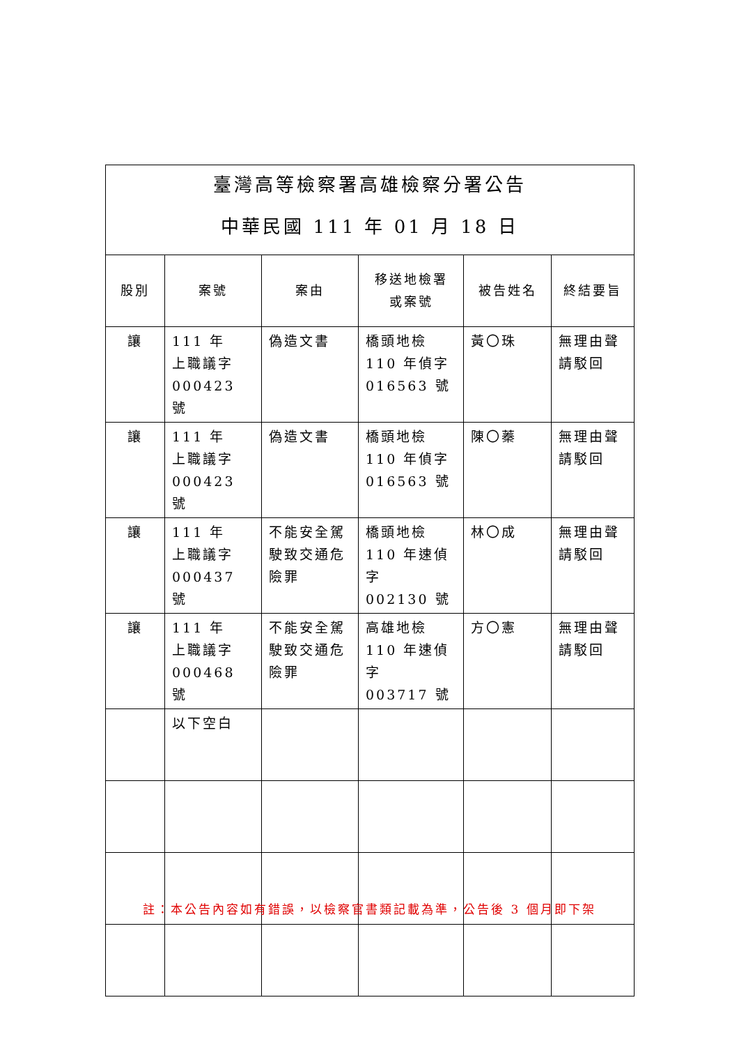| 臺灣高等檢察署高雄檢察分署公告 中華民國 111 年 01 月 18 日 | | | | | |
| 股別 | 案號 | 案由 | 移送地檢署 或案號 | 被告姓名 | 終結要旨 |
| 讓 | 111 年 上職議字 000423 號 | 偽造文書 | 橋頭地檢 110 年偵字 016563 號 | 黃〇珠 | 無理由聲請駁回 |
| 讓 | 111 年 上職議字 000423 號 | 偽造文書 | 橋頭地檢 110 年偵字 016563 號 | 陳〇蓁 | 無理由聲請駁回 |
| 讓 | 111 年 上職議字 000437 號 | 不能安全駕駛致交通危險罪 | 橋頭地檢 110 年速偵字 002130 號 | 林〇成 | 無理由聲請駁回 |
| 讓 | 111 年 上職議字 000468 號 | 不能安全駕駛致交通危險罪 | 高雄地檢 110 年速偵字 003717 號 | 方〇憲 | 無理由聲請駁回 |
| | 以下空白 | | | | |
註：本公告內容如有錯誤，以檢察官書類記載為準，公告後 3 個月即下架